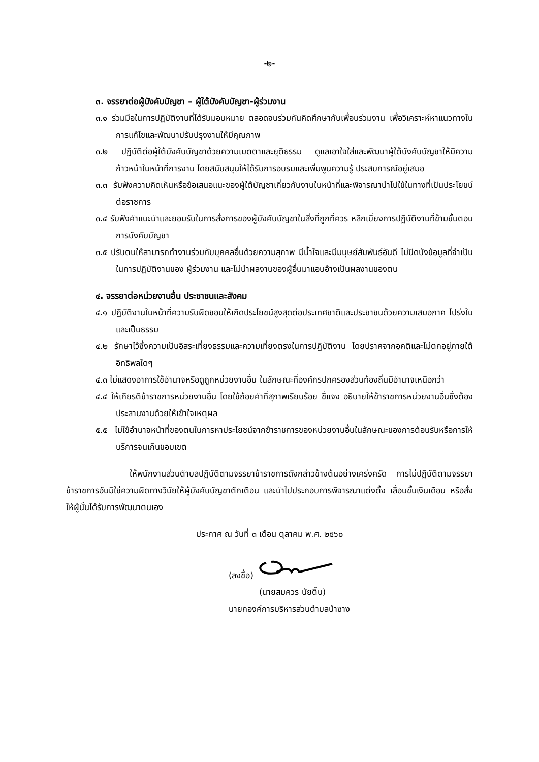-๒-
๓. จรรยาต่อผู้บังคับบัญชา – ผู้ใต้บังคับบัญชา-ผู้ร่วมงาน
๓.๑ ร่วมมือในการปฏิบัติงานที่ได้รับมอบหมาย ตลอดจนร่วมกันคิดศึกษากับเพื่อนร่วมงาน เพื่อวิเคราะห์หาแนวทางในการแก้ไขและพัฒนาปรับปรุงงานให้มีคุณภาพ
๓.๒ ปฏิบัติต่อผู้ใต้บังคับบัญชาด้วยความเมตตาและยุติธรรม ดูแลเอาใจใส่และพัฒนาผู้ใต้บังคับบัญชาให้มีความก้าวหน้าในหน้าที่การงาน โดยสนับสนุนให้ได้รับการอบรมและเพิ่มพูนความรู้ ประสบการณ์อยู่เสมอ
๓.๓ รับฟังความคิดเห็นหรือข้อเสนอแนะของผู้ใต้บัญชาเกี่ยวกับงานในหน้าที่และพิจารณานำไปใช้ในทางที่เป็นประโยชน์ต่อราชการ
๓.๔ รับฟังคำแนะนำและยอมรับในการสั่งการของผู้บังคับบัญชาในสิ่งที่ถูกที่ควร หลีกเบี่ยงการปฏิบัติงานที่ข้ามขั้นตอนการบังคับบัญชา
๓.๕ ปรับตนให้สามารถทำงานร่วมกับบุคคลอื่นด้วยความสุภาพ มีน้ำใจและมีมนุษย์สัมพันธ์อันดี ไม่ปิดบังข้อมูลที่จำเป็นในการปฏิบัติงานของ ผู้ร่วมงาน และไม่นำผลงานของผู้อื่นมาแอบอ้างเป็นผลงานของตน
๔. จรรยาต่อหน่วยงานอื่น ประชาชนและสังคม
๔.๑ ปฏิบัติงานในหน้าที่ความรับผิดชอบให้เกิดประโยชน์สูงสุดต่อประเทศชาติและประชาชนด้วยความเสมอภาค โปร่งในและเป็นธรรม
๔.๒ รักษาไว้ซึ่งความเป็นอิสระเที่ยงธรรมและความเที่ยงตรงในการปฏิบัติงาน โดยปราศจากอคติและไม่ตกอยู่ภายใต้อิทธิพลใดๆ
๔.๓ ไม่แสดงอาการใช้อำนาจหรือดูถูกหน่วยงานอื่น ในลักษณะที่องค์กรปกครองส่วนท้องถิ่นมีอำนาจเหนือกว่า
๔.๔ ให้เกียรติข้าราชการหน่วยงานอื่น โดยใช้ถ้อยคำที่สุภาพเรียบร้อย ชี้แจง อธิบายให้ข้าราชการหน่วยงานอื่นซึ่งต้องประสานงานด้วยให้เข้าใจเหตุผล
๕.๕ ไม่ใช้อำนาจหน้าที่ของตนในการหาประโยชน์จากข้าราชการของหน่วยงานอื่นในลักษณะของการต้อนรับหรือการให้บริการจนเกินขอบเขต
ให้พนักงานส่วนตำบลปฏิบัติตามจรรยาข้าราชการดังกล่าวข้างต้นอย่างเคร่งครัด การไม่ปฏิบัติตามจรรยาข้าราชการอันมิใช่ความผิดทางวินัยให้ผู้บังคับบัญชาตักเตือน และนำไปประกอบการพิจารณาแต่งตั้ง เลื่อนขั้นเงินเดือน หรือสั่งให้ผู้นั้นได้รับการพัฒนาตนเอง
ประกาศ ณ วันที่ ๓ เดือน ตุลาคม พ.ศ. ๒๕๖๐
(ลงชื่อ)
(นายสมควร นัยติ๊บ)
นายกองค์การบริหารส่วนตำบลป่าซาง